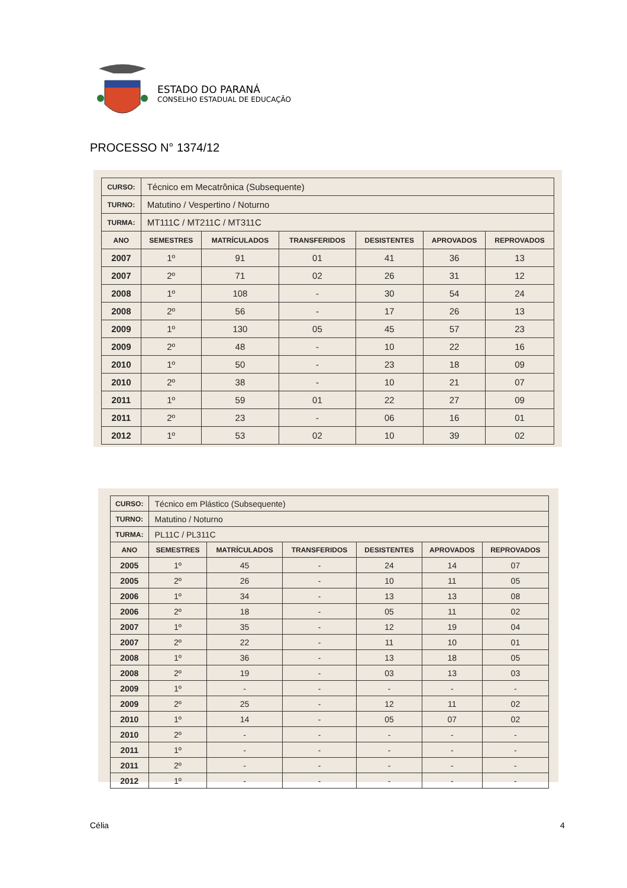ESTADO DO PARANÁ
CONSELHO ESTADUAL DE EDUCAÇÃO
PROCESSO N° 1374/12
| CURSO: | Técnico em Mecatrônica (Subsequente) | | | | | |
| TURNO: | Matutino / Vespertino / Noturno | | | | | |
| TURMA: | MT111C / MT211C / MT311C | | | | | |
| ANO | SEMESTRES | MATRÍCULADOS | TRANSFERIDOS | DESISTENTES | APROVADOS | REPROVADOS |
| 2007 | 1º | 91 | 01 | 41 | 36 | 13 |
| 2007 | 2º | 71 | 02 | 26 | 31 | 12 |
| 2008 | 1º | 108 | - | 30 | 54 | 24 |
| 2008 | 2º | 56 | - | 17 | 26 | 13 |
| 2009 | 1º | 130 | 05 | 45 | 57 | 23 |
| 2009 | 2º | 48 | - | 10 | 22 | 16 |
| 2010 | 1º | 50 | - | 23 | 18 | 09 |
| 2010 | 2º | 38 | - | 10 | 21 | 07 |
| 2011 | 1º | 59 | 01 | 22 | 27 | 09 |
| 2011 | 2º | 23 | - | 06 | 16 | 01 |
| 2012 | 1º | 53 | 02 | 10 | 39 | 02 |
| CURSO: | Técnico em Plástico (Subsequente) | | | | | |
| TURNO: | Matutino / Noturno | | | | | |
| TURMA: | PL11C / PL311C | | | | | |
| ANO | SEMESTRES | MATRÍCULADOS | TRANSFERIDOS | DESISTENTES | APROVADOS | REPROVADOS |
| 2005 | 1º | 45 | - | 24 | 14 | 07 |
| 2005 | 2º | 26 | - | 10 | 11 | 05 |
| 2006 | 1º | 34 | - | 13 | 13 | 08 |
| 2006 | 2º | 18 | - | 05 | 11 | 02 |
| 2007 | 1º | 35 | - | 12 | 19 | 04 |
| 2007 | 2º | 22 | - | 11 | 10 | 01 |
| 2008 | 1º | 36 | - | 13 | 18 | 05 |
| 2008 | 2º | 19 | - | 03 | 13 | 03 |
| 2009 | 1º | - | - | - | - | - |
| 2009 | 2º | 25 | - | 12 | 11 | 02 |
| 2010 | 1º | 14 | - | 05 | 07 | 02 |
| 2010 | 2º | - | - | - | - | - |
| 2011 | 1º | - | - | - | - | - |
| 2011 | 2º | - | - | - | - | - |
| 2012 | 1º | - | - | - | - | - |
Célia 4